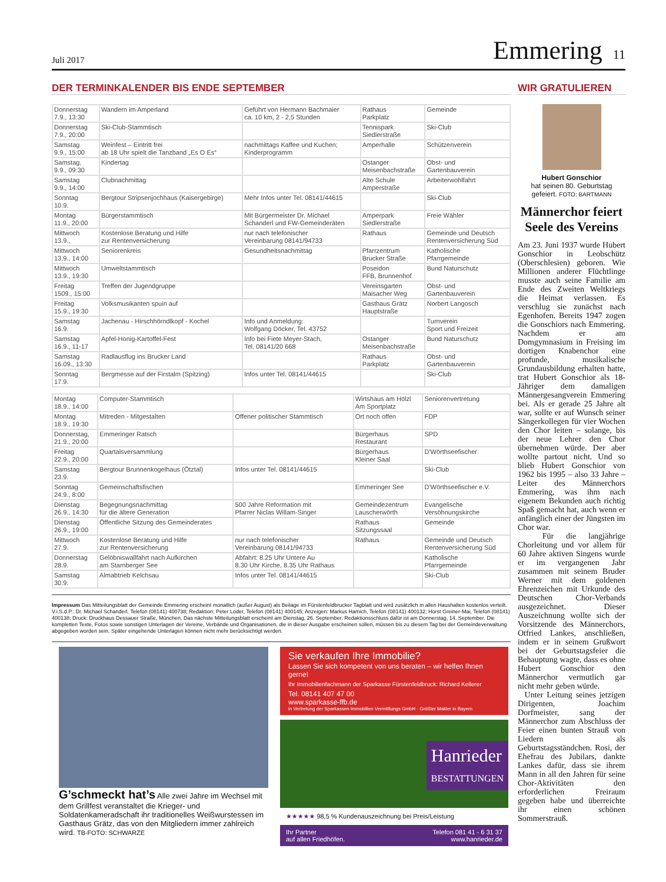Juli 2017 Emmering 11
DER TERMINKALENDER BIS ENDE SEPTEMBER
| Donnerstag 7.9., 13:30 | Wandern im Amperland | Geführt von Hermann Bachmaier ca. 10 km, 2 - 2,5 Stunden | Rathaus Parkplatz | Gemeinde |
| Donnerstag 7.9., 20:00 | Ski-Club-Stammtisch | | Tennispark Siedlerstraße | Ski-Club |
| Samstag 9.9., 15:00 | Weinfest – Eintritt frei ab 18 Uhr spielt die Tanzband „Es O Es“ | nachmittags Kaffee und Kuchen; Kinderprogramm | Amperhalle | Schützenverein |
| Samstag, 9.9., 09:30 | Kindertag | | Ostanger Meisenbachstraße | Obst- und Gartenbauverein |
| Samstag 9.9., 14:00 | Clubnachmittag | | Alte Schule Amperstraße | Arbeiterwohlfahrt |
| Sonntag 10.9. | Bergtour Stripsenjochhaus (Kaisergebirge) | Mehr Infos unter Tel. 08141/44615 | | Ski-Club |
| Montag 11.9., 20:00 | Bürgerstammtisch | Mit Bürgermeister Dr. Michael Schanderl und FW-Gemeinderäten | Amperpark Siedlerstraße | Freie Wähler |
| Mittwoch 13.9., | Kostenlose Beratung und Hilfe zur Rentenversicherung | nur nach telefonischer Vereinbarung 08141/94733 | Rathaus | Gemeinde und Deutsch Rentenversicherung Süd |
| Mittwoch 13.9., 14:00 | Seniorenkreis | Gesundheitsnachmittag | Pfarrzentrum Brucker Straße | Katholische Pfarrgemeinde |
| Mittwoch 13.9., 19:30 | Umweltstammtisch | | Poseidon FFB, Brunnenhof | Bund Naturschutz |
| Freitag 1509., 15:00 | Treffen der Jugendgruppe | | Vereinsgarten Maisacher Weg | Obst- und Gartenbauverein |
| Freitag 15.9., 19:30 | Volksmusikanten spuin auf | | Gasthaus Grätz Hauptstraße | Norbert Langosch |
| Samstag 16.9. | Jachenau - Hirschhörndlkopf - Kochel | Info und Anmeldung: Wolfgang Döcker, Tel. 43752 | | Turnverein Sport und Freizeit |
| Samstag 16.9., 11-17 | Apfel-Honig-Kartoffel-Fest | Info bei Fiete Meyer-Stach, Tel. 08141/20 668 | Ostanger Meisenbachstraße | Bund Naturschutz |
| Samstag 16.09., 13:30 | Radlausflug ins Brucker Land | | Rathaus Parkplatz | Obst- und Gartenbauverein |
| Sonntag 17.9. | Bergmesse auf der Firstalm (Spitzing) | Infos unter Tel. 08141/44615 | | Ski-Club |
| Montag 18.9., 14:00 | Computer-Stammtisch | | Wirtshaus am Hölzl Am Sportplatz | Seniorenvertretung |
| Montag 18.9., 19:30 | Mitreden - Mitgestalten | Offener politischer Stammtisch | Ort noch offen | FDP |
| Donnerstag, 21.9., 20:00 | Emmeringer Ratsch | | Bürgerhaus Restaurant | SPD |
| Freitag 22.9., 20:00 | Quartalsversammlung | | Bürgerhaus Kleiner Saal | D'Wörthseefischer |
| Samstag 23.9. | Bergtour Brunnenkogelhaus (Ötztal) | Infos unter Tel. 08141/44615 | | Ski-Club |
| Sonntag 24.9., 8:00 | Gemeinschaftsfischen | | Emmeringer See | D'Wörthseefischer e.V. |
| Dienstag 26.9., 14:30 | Begegnungsnachmittag für die ältere Generation | 500 Jahre Reformation mit Pfarrer Niclas Willam-Singer | Gemeindezentrum Lauscherwörth | Evangelische Versöhnungskirche |
| Dienstag 26.9., 19:00 | Öffentliche Sitzung des Gemeinderates | | Rathaus Sitzungssaal | Gemeinde |
| Mittwoch 27.9. | Kostenlose Beratung und Hilfe zur Rentenversicherung | nur nach telefonischer Vereinbarung 08141/94733 | Rathaus | Gemeinde und Deutsch Rentenversicherung Süd |
| Donnerstag 28.9. | Gelöbniswallfahrt nach Aufkirchen am Starnberger See | Abfahrt: 8.25 Uhr Untere Au 8.30 Uhr Kirche, 8.35 Uhr Rathaus | | Katholische Pfarrgemeinde |
| Samstag 30.9. | Almabtrieb Kelchsau | Infos unter Tel. 08141/44615 | | Ski-Club |
Impressum Das Mitteilungsblatt der Gemeinde Emmering erscheint monatlich (außer August) als Beilage im Fürstenfeldbrucker Tagblatt und wird zusätzlich in allen Haushalten kostenlos verteilt. V.i.S.d.P.: Dr. Michael Schanderl, Telefon (08141) 400738; Redaktion: Peter Loder, Telefon (08141) 400145; Anzeigen: Markus Hamich, Telefon (08141) 400132; Horst Greiner-Mai, Telefon (08141) 400138; Druck: Druckhaus Dessauer Straße, München. Das nächste Mitteilungsblatt erscheint am Dienstag, 26. September. Redaktionsschluss dafür ist am Donnerstag, 14. September. Die kompletten Texte, Fotos sowie sonstigen Unterlagen der Vereine, Verbände und Organisationen, die in dieser Ausgabe erscheinen sollen, müssen bis zu diesem Tag bei der Gemeindeverwaltung abgegeben worden sein. Später eingehende Unterlagen können nicht mehr berücksichtigt werden.
G’schmeckt hat’s Alle zwei Jahre im Wechsel mit dem Grillfest veranstaltet die Krieger- und Soldatenkameradschaft ihr traditionelles Weißwurstessen im Gasthaus Grätz, das von den Mitgliedern immer zahlreich wird. TB-FOTO: SCHWARZE
Sie verkaufen Ihre Immobilie?
Lassen Sie sich kompetent von uns beraten – wir helfen Ihnen gerne!
Ihr Immobilienfachmann der Sparkasse Fürstenfeldbruck: Richard Kellerer
Tel. 08141 407 47 00
www.sparkasse-ffb.de
in Vertretung der Sparkassen Immobilien Vermittlungs GmbH · Größter Makler in Bayern
Hanrieder
BESTATTUNGEN
★★★★★ 98,5 % Kundenauszeichnung bei Preis/Leistung
Ihr Partner
auf allen Friedhöfen. Telefon 081 41 - 6 31 37
www.hanrieder.de
WIR GRATULIEREN
Hubert Gonschior
hat seinen 80. Geburtstag gefeiert. FOTO: BARTMANN
Männerchor feiert Seele des Vereins
Am 23. Juni 1937 wurde Hubert Gonschior in Leobschütz (Oberschlesien) geboren. Wie Millionen anderer Flüchtlinge musste auch seine Familie am Ende des Zweiten Weltkriegs die Heimat verlassen. Es verschlug sie zunächst nach Egenhofen. Bereits 1947 zogen die Gonschiors nach Emmering. Nachdem er am Domgymnasium in Freising im dortigen Knabenchor eine profunde, musikalische Grundausbildung erhalten hatte, trat Hubert Gonschior als 18-Jähriger dem damaligen Männergesangverein Emmering bei. Als er gerade 25 Jahre alt war, sollte er auf Wunsch seiner Sängerkollegen für vier Wochen den Chor leiten – solange, bis der neue Lehrer den Chor übernehmen würde. Der aber wollte partout nicht. Und so blieb Hubert Gonschior von 1962 bis 1995 – also 33 Jahre – Leiter des Männerchors Emmering, was ihm nach eigenem Bekunden auch richtig Spaß gemacht hat, auch wenn er anfänglich einer der Jüngsten im Chor war.
Für die langjährige Chorleitung und vor allem für 60 Jahre aktiven Singens wurde er im vergangenen Jahr zusammen mit seinem Bruder Werner mit dem goldenen Ehrenzeichen mit Urkunde des Deutschen Chor-Verbands ausgezeichnet. Dieser Auszeichnung wollte sich der Vorsitzende des Männerchors, Otfried Lankes, anschließen, indem er in seinem Grußwort bei der Geburtstagsfeier die Behauptung wagte, dass es ohne Hubert Gonschior den Männerchor vermutlich gar nicht mehr geben würde.
Unter Leitung seines jetzigen Dirigenten, Joachim Dorfmeister, sang der Männerchor zum Abschluss der Feier einen bunten Strauß von Liedern als Geburtstagsständchen. Rosi, der Ehefrau des Jubilars, dankte Lankes dafür, dass sie ihrem Mann in all den Jahren für seine Chor-Aktivitäten den erforderlichen Freiraum gegeben habe und überreichte ihr einen schönen Sommerstrauß.